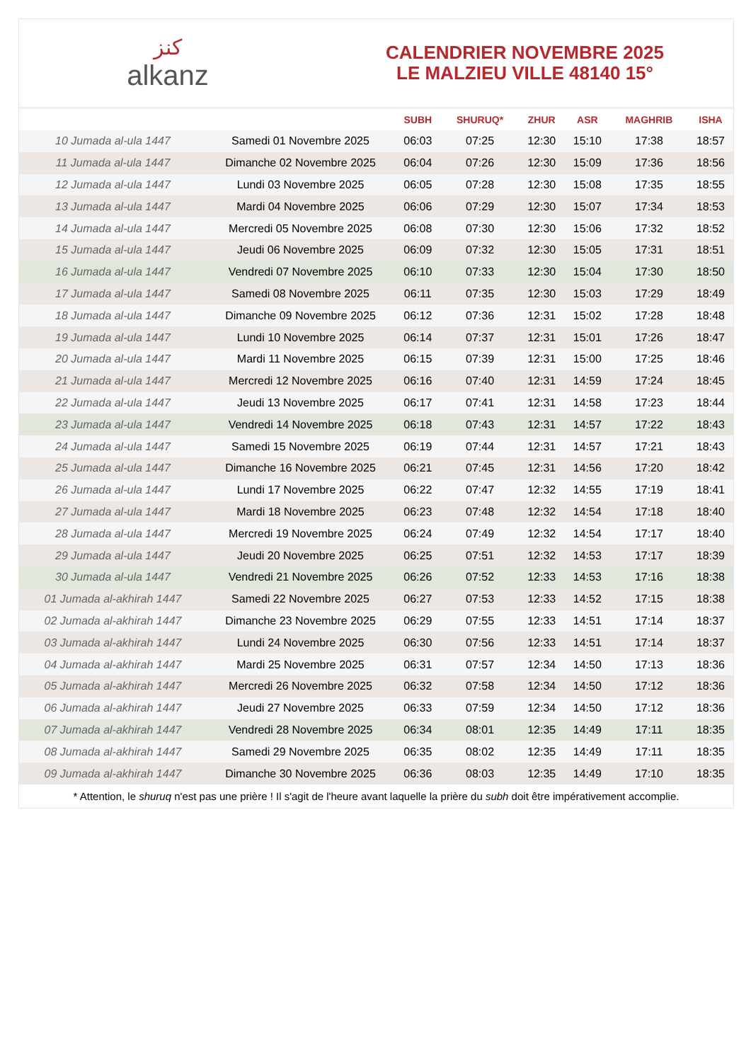كنز
alkanz
CALENDRIER NOVEMBRE 2025
LE MALZIEU VILLE 48140 15°
| | | SUBH | SHURUQ* | ZHUR | ASR | MAGHRIB | ISHA |
| --- | --- | --- | --- | --- | --- | --- | --- |
| 10 Jumada al-ula 1447 | Samedi 01 Novembre 2025 | 06:03 | 07:25 | 12:30 | 15:10 | 17:38 | 18:57 |
| 11 Jumada al-ula 1447 | Dimanche 02 Novembre 2025 | 06:04 | 07:26 | 12:30 | 15:09 | 17:36 | 18:56 |
| 12 Jumada al-ula 1447 | Lundi 03 Novembre 2025 | 06:05 | 07:28 | 12:30 | 15:08 | 17:35 | 18:55 |
| 13 Jumada al-ula 1447 | Mardi 04 Novembre 2025 | 06:06 | 07:29 | 12:30 | 15:07 | 17:34 | 18:53 |
| 14 Jumada al-ula 1447 | Mercredi 05 Novembre 2025 | 06:08 | 07:30 | 12:30 | 15:06 | 17:32 | 18:52 |
| 15 Jumada al-ula 1447 | Jeudi 06 Novembre 2025 | 06:09 | 07:32 | 12:30 | 15:05 | 17:31 | 18:51 |
| 16 Jumada al-ula 1447 | Vendredi 07 Novembre 2025 | 06:10 | 07:33 | 12:30 | 15:04 | 17:30 | 18:50 |
| 17 Jumada al-ula 1447 | Samedi 08 Novembre 2025 | 06:11 | 07:35 | 12:30 | 15:03 | 17:29 | 18:49 |
| 18 Jumada al-ula 1447 | Dimanche 09 Novembre 2025 | 06:12 | 07:36 | 12:31 | 15:02 | 17:28 | 18:48 |
| 19 Jumada al-ula 1447 | Lundi 10 Novembre 2025 | 06:14 | 07:37 | 12:31 | 15:01 | 17:26 | 18:47 |
| 20 Jumada al-ula 1447 | Mardi 11 Novembre 2025 | 06:15 | 07:39 | 12:31 | 15:00 | 17:25 | 18:46 |
| 21 Jumada al-ula 1447 | Mercredi 12 Novembre 2025 | 06:16 | 07:40 | 12:31 | 14:59 | 17:24 | 18:45 |
| 22 Jumada al-ula 1447 | Jeudi 13 Novembre 2025 | 06:17 | 07:41 | 12:31 | 14:58 | 17:23 | 18:44 |
| 23 Jumada al-ula 1447 | Vendredi 14 Novembre 2025 | 06:18 | 07:43 | 12:31 | 14:57 | 17:22 | 18:43 |
| 24 Jumada al-ula 1447 | Samedi 15 Novembre 2025 | 06:19 | 07:44 | 12:31 | 14:57 | 17:21 | 18:43 |
| 25 Jumada al-ula 1447 | Dimanche 16 Novembre 2025 | 06:21 | 07:45 | 12:31 | 14:56 | 17:20 | 18:42 |
| 26 Jumada al-ula 1447 | Lundi 17 Novembre 2025 | 06:22 | 07:47 | 12:32 | 14:55 | 17:19 | 18:41 |
| 27 Jumada al-ula 1447 | Mardi 18 Novembre 2025 | 06:23 | 07:48 | 12:32 | 14:54 | 17:18 | 18:40 |
| 28 Jumada al-ula 1447 | Mercredi 19 Novembre 2025 | 06:24 | 07:49 | 12:32 | 14:54 | 17:17 | 18:40 |
| 29 Jumada al-ula 1447 | Jeudi 20 Novembre 2025 | 06:25 | 07:51 | 12:32 | 14:53 | 17:17 | 18:39 |
| 30 Jumada al-ula 1447 | Vendredi 21 Novembre 2025 | 06:26 | 07:52 | 12:33 | 14:53 | 17:16 | 18:38 |
| 01 Jumada al-akhirah 1447 | Samedi 22 Novembre 2025 | 06:27 | 07:53 | 12:33 | 14:52 | 17:15 | 18:38 |
| 02 Jumada al-akhirah 1447 | Dimanche 23 Novembre 2025 | 06:29 | 07:55 | 12:33 | 14:51 | 17:14 | 18:37 |
| 03 Jumada al-akhirah 1447 | Lundi 24 Novembre 2025 | 06:30 | 07:56 | 12:33 | 14:51 | 17:14 | 18:37 |
| 04 Jumada al-akhirah 1447 | Mardi 25 Novembre 2025 | 06:31 | 07:57 | 12:34 | 14:50 | 17:13 | 18:36 |
| 05 Jumada al-akhirah 1447 | Mercredi 26 Novembre 2025 | 06:32 | 07:58 | 12:34 | 14:50 | 17:12 | 18:36 |
| 06 Jumada al-akhirah 1447 | Jeudi 27 Novembre 2025 | 06:33 | 07:59 | 12:34 | 14:50 | 17:12 | 18:36 |
| 07 Jumada al-akhirah 1447 | Vendredi 28 Novembre 2025 | 06:34 | 08:01 | 12:35 | 14:49 | 17:11 | 18:35 |
| 08 Jumada al-akhirah 1447 | Samedi 29 Novembre 2025 | 06:35 | 08:02 | 12:35 | 14:49 | 17:11 | 18:35 |
| 09 Jumada al-akhirah 1447 | Dimanche 30 Novembre 2025 | 06:36 | 08:03 | 12:35 | 14:49 | 17:10 | 18:35 |
* Attention, le shuruq n'est pas une prière ! Il s'agit de l'heure avant laquelle la prière du subh doit être impérativement accomplie.